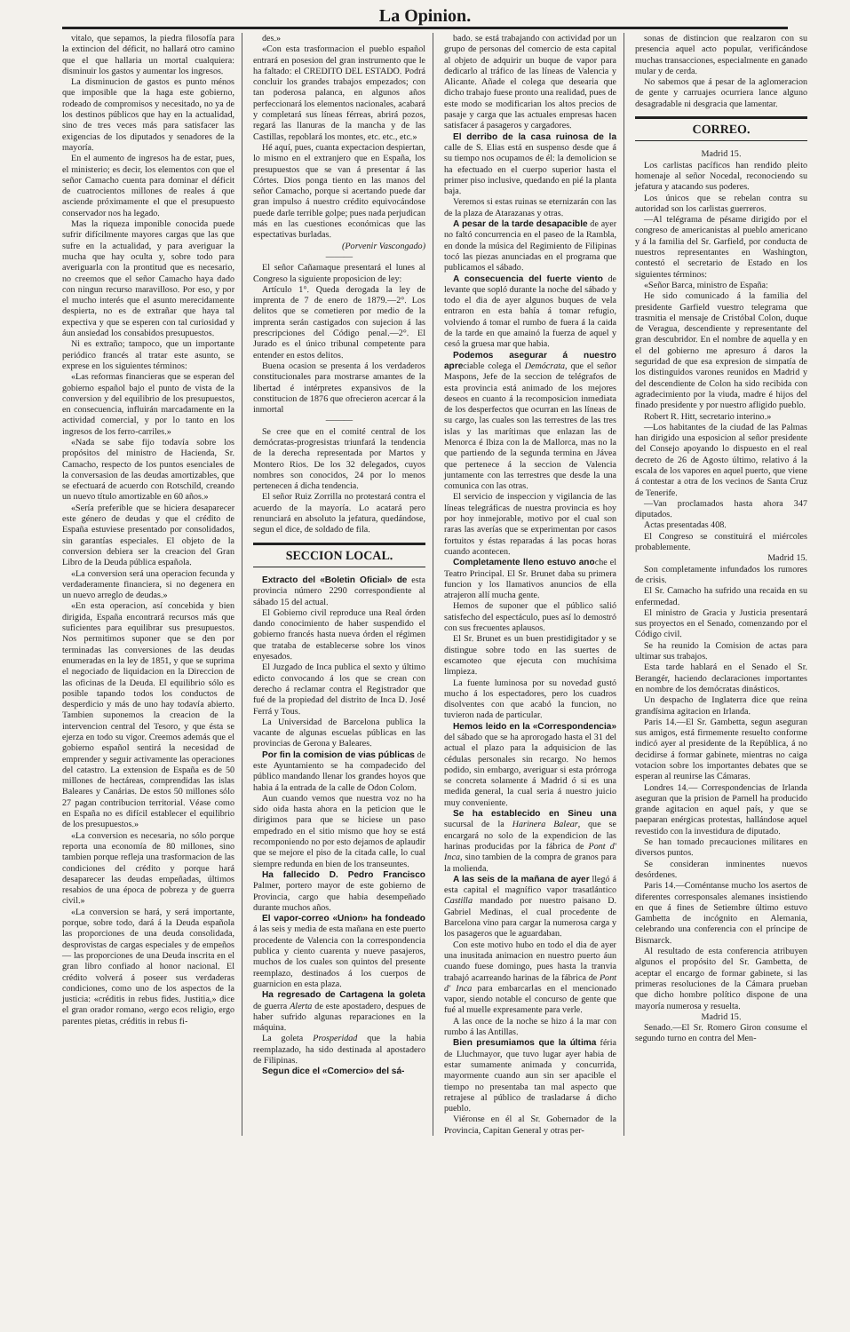La Opinion.
vitalo, que sepamos, la piedra filosofía para la extincion del déficit, no hallará otro camino que el que hallaria un mortal cualquiera: disminuir los gastos y aumentar los ingresos.
La disminucion de gastos es punto ménos que imposible que la haga este gobierno, rodeado de compromisos y necesitado, no ya de los destinos públicos que hay en la actualidad, sino de tres veces más para satisfacer las exigencias de los diputados y senadores de la mayoría.
En el aumento de ingresos ha de estar, pues, el ministerio; es decir, los elementos con que el señor Camacho cuenta para dominar el déficit de cuatrocientos millones de reales á que asciende próximamente el que el presupuesto conservador nos ha legado.
Mas la riqueza imponible conocida puede sufrir difícilmente mayores cargas que las que sufre en la actualidad, y para averiguar la mucha que hay oculta y, sobre todo para averiguarla con la prontitud que es necesario, no creemos que el señor Camacho haya dado con ningun recurso maravilloso. Por eso, y por el mucho interés que el asunto merecidamente despierta, no es de extrañar que haya tal expectiva y que se esperen con tal curiosidad y áun ansiedad los consabidos presupuestos.
Ni es extraño; tampoco, que un importante periódico francés al tratar este asunto, se exprese en los siguientes términos:
«Las reformas financieras que se esperan del gobierno español bajo el punto de vista de la conversion y del equilibrio de los presupuestos, en consecuencia, influirán marcadamente en la actividad comercial, y por lo tanto en los ingresos de los ferro-carriles.»
«Nada se sabe fijo todavía sobre los propósitos del ministro de Hacienda, Sr. Camacho, respecto de los puntos esenciales de la conversasion de las deudas amortizables, que se efectuará de acuerdo con Rotschild, creando un nuevo título amortizable en 60 años.»
«Sería preferible que se hiciera desaparecer este género de deudas y que el crédito de España estuviese presentado por consolidados, sin garantías especiales. El objeto de la conversion debiera ser la creacion del Gran Libro de la Deuda pública española.
«La conversion será una operacion fecunda y verdaderamente financiera, si no degenera en un nuevo arreglo de deudas.»
«En esta operacion, así concebida y bien dirigida, España encontrará recursos más que suficientes para equilibrar sus presupuestos. Nos permitimos suponer que se den por terminadas las conversiones de las deudas enumeradas en la ley de 1851, y que se suprima el negociado de liquidacion en la Direccion de las oficinas de la Deuda. El equilibrio sólo es posible tapando todos los conductos de desperdicio y más de uno hay todavía abierto. Tambien suponemos la creacion de la intervencion central del Tesoro, y que ésta se ejerza en todo su vigor. Creemos además que el gobierno español sentirá la necesidad de emprender y seguir activamente las operaciones del catastro. La extension de España es de 50 millones de hectáreas, comprendidas las islas Baleares y Canárias. De estos 50 millones sólo 27 pagan contribucion territorial. Véase como en España no es difícil establecer el equilibrio de los presupuestos.»
«La conversion es necesaria, no sólo porque reporta una economía de 80 millones, sino tambien porque refleja una trasformacion de las condiciones del crédito y porque hará desaparecer las deudas empeñadas, últimos resabios de una época de pobreza y de guerra civil.»
«La conversion se hará, y será importante, porque, sobre todo, dará á la Deuda española las proporciones de una deuda consolidada, desprovistas de cargas especiales y de empeños — las proporciones de una Deuda inscrita en el gran libro confiado al honor nacional. El crédito volverá á poseer sus verdaderas condiciones, como uno de los aspectos de la justicia: «créditis in rebus fides. Justitia,» dice el gran orador romano, «ergo ecos religio, ergo parentes pietas, créditis in rebus fi-
des.»
«Con esta trasformacion el pueblo español entrará en posesion del gran instrumento que le ha faltado: el CREDITO DEL ESTADO. Podrá concluir los grandes trabajos empezados; con tan poderosa palanca, en algunos años perfeccionará los elementos nacionales, acabará y completará sus líneas férreas, abrirá pozos, regará las llanuras de la mancha y de las Castillas, repoblará los montes, etc. etc., etc.»
Hé aquí, pues, cuanta expectacion despiertan, lo mismo en el extranjero que en España, los presupuestos que se van á presentar á las Córtes. Dios ponga tiento en las manos del señor Camacho, porque si acertando puede dar gran impulso á nuestro crédito equivocándose puede darle terrible golpe; pues nada perjudican más en las cuestiones económicas que las espectativas burladas.
(Porvenir Vascongado)
———
El señor Cañamaque presentará el lunes al Congreso la siguiente proposicion de ley:
Artículo 1°. Queda derogada la ley de imprenta de 7 de enero de 1879.—2°. Los delitos que se cometieren por medio de la imprenta serán castigados con sujecion á las prescripciones del Código penal.—2°. El Jurado es el único tribunal competente para entender en estos delitos.
Buena ocasion se presenta á los verdaderos constitucionales para mostrarse amantes de la libertad é intérpretes expansivos de la constitucion de 1876 que ofrecieron acercar á la inmortal
———
Se cree que en el comité central de los demócratas-progresistas triunfará la tendencia de la derecha representada por Martos y Montero Rios. De los 32 delegados, cuyos nombres son conocidos, 24 por lo menos pertenecen á dicha tendencia.
El señor Ruiz Zorrilla no protestará contra el acuerdo de la mayoría. Lo acatará pero renunciará en absoluto la jefatura, quedándose, segun el dice, de soldado de fila.
SECCION LOCAL.
Extracto del «Boletin Oficial» de esta provincia número 2290 correspondiente al sábado 15 del actual.
El Gobierno civil reproduce una Real órden dando conocimiento de haber suspendido el gobierno francés hasta nueva órden el régimen que trataba de establecerse sobre los vinos enyesados.
El Juzgado de Inca publica el sexto y último edicto convocando á los que se crean con derecho á reclamar contra el Registrador que fué de la propiedad del distrito de Inca D. José Ferrá y Tous.
La Universidad de Barcelona publica la vacante de algunas escuelas públicas en las provincias de Gerona y Baleares.
Por fin la comision de vias públicas de este Ayuntamiento se ha compadecido del público mandando llenar los grandes hoyos que habia á la entrada de la calle de Odon Colom.
Aun cuando vemos que nuestra voz no ha sido oida hasta ahora en la peticion que le dirigimos para que se hiciese un paso empedrado en el sitio mismo que hoy se está recomponiendo no por esto dejamos de aplaudir que se mejore el piso de la citada calle, lo cual siempre redunda en bien de los transeuntes.
Ha fallecido D. Pedro Francisco Palmer, portero mayor de este gobierno de Provincia, cargo que habia desempeñado durante muchos años.
El vapor-correo «Union» ha fondeado á las seis y media de esta mañana en este puerto procedente de Valencia con la correspondencia publica y ciento cuarenta y nueve pasajeros, muchos de los cuales son quintos del presente reemplazo, destinados á los cuerpos de guarnicion en esta plaza.
Ha regresado de Cartagena la goleta de guerra Alerta de este apostadero, despues de haber sufrido algunas reparaciones en la máquina.
La goleta Prosperidad que la habia reemplazado, ha sido destinada al apostadero de Filipinas.
Segun dice el «Comercio» del sá-
bado. se está trabajando con actividad por un grupo de personas del comercio de esta capital al objeto de adquirir un buque de vapor para dedicarlo al tráfico de las líneas de Valencia y Alicante. Añade el colega que desearia que dicho trabajo fuese pronto una realidad, pues de este modo se modificarian los altos precios de pasaje y carga que las actuales empresas hacen satisfacer á pasageros y cargadores.
El derribo de la casa ruinosa de la calle de S. Elias está en suspenso desde que á su tiempo nos ocupamos de él: la demolicion se ha efectuado en el cuerpo superior hasta el primer piso inclusive, quedando en pié la planta baja.
Veremos si estas ruinas se eternizarán con las de la plaza de Atarazanas y otras.
A pesar de la tarde desapacible de ayer no faltó concurrencia en el paseo de la Rambla, en donde la música del Regimiento de Filipinas tocó las piezas anunciadas en el programa que publicamos el sábado.
A consecuencia del fuerte viento de levante que sopló durante la noche del sábado y todo el dia de ayer algunos buques de vela entraron en esta bahía á tomar refugio, volviendo á tomar el rumbo de fuera á la caida de la tarde en que amainó la fuerza de aquel y cesó la gruesa mar que habia.
Podemos asegurar á nuestro apreciable colega el Demócrata, que el señor Maspons, Jefe de la seccion de telégrafos de esta provincia está animado de los mejores deseos en cuanto á la recomposicion inmediata de los desperfectos que ocurran en las líneas de su cargo, las cuales son las terrestres de las tres islas y las marítimas que enlazan las de Menorca é Ibiza con la de Mallorca, mas no la que partiendo de la segunda termina en Jávea que pertenece á la seccion de Valencia juntamente con las terrestres que desde la una comunica con las otras.
El servicio de inspeccion y vigilancia de las líneas telegráficas de nuestra provincia es hoy por hoy inmejorable, motivo por el cual son raras las averías que se experimentan por casos fortuitos y éstas reparadas á las pocas horas cuando acontecen.
Completamente lleno estuvo anoche el Teatro Principal. El Sr. Brunet daba su primera funcion y los llamativos anuncios de ella atrajeron allí mucha gente.
Hemos de suponer que el público salió satisfecho del espectáculo, pues así lo demostró con sus frecuentes aplausos.
El Sr. Brunet es un buen prestidigitador y se distingue sobre todo en las suertes de escamoteo que ejecuta con muchísima limpieza.
La fuente luminosa por su novedad gustó mucho á los espectadores, pero los cuadros disolventes con que acabó la funcion, no tuvieron nada de particular.
Hemos leido en la «Correspondencia» del sábado que se ha aprorogado hasta el 31 del actual el plazo para la adquisicion de las cédulas personales sin recargo. No hemos podido, sin embargo, averiguar si esta prórroga se concreta solamente á Madrid ó si es una medida general, la cual seria á nuestro juicio muy conveniente.
Se ha establecido en Sineu una sucursal de la Harinera Balear, que se encargará no solo de la expendicion de las harinas producidas por la fábrica de Pont d' Inca, sino tambien de la compra de granos para la molienda.
A las seis de la mañana de ayer llegó á esta capital el magnífico vapor trasatlántico Castilla mandado por nuestro paisano D. Gabriel Medinas, el cual procedente de Barcelona vino para cargar la numerosa carga y los pasageros que le aguardaban.
Con este motivo hubo en todo el dia de ayer una inusitada animacion en nuestro puerto áun cuando fuese domingo, pues hasta la tranvia trabajó acarreando harinas de la fábrica de Pont d' Inca para embarcarlas en el mencionado vapor, siendo notable el concurso de gente que fué al muelle expresamente para verle.
A las once de la noche se hizo á la mar con rumbo á las Antillas.
Bien presumiamos que la última féria de Lluchmayor, que tuvo lugar ayer habia de estar sumamente animada y concurrida, mayormente cuando aun sin ser apacible el tiempo no presentaba tan mal aspecto que retrajese al público de trasladarse á dicho pueblo.
Viéronse en él al Sr. Gobernador de la Provincia, Capitan General y otras per-
sonas de distincion que realzaron con su presencia aquel acto popular, verificándose muchas transacciones, especialmente en ganado mular y de cerda.
No sabemos que á pesar de la aglomeracion de gente y carruajes ocurriera lance alguno desagradable ni desgracia que lamentar.
CORREO.
Madrid 15.
Los carlistas pacíficos han rendido pleito homenaje al señor Nocedal, reconociendo su jefatura y atacando sus poderes.
Los únicos que se rebelan contra su autoridad son los carlistas guerreros.
—Al telégrama de pésame dirigido por el congreso de americanistas al pueblo americano y á la familia del Sr. Garfield, por conducta de nuestros representantes en Washington, contestó el secretario de Estado en los siguientes términos:
«Señor Barca, ministro de España:
He sido comunicado á la familia del presidente Garfield vuestro telegrama que trasmitia el mensaje de Cristóbal Colon, duque de Veragua, descendiente y representante del gran descubridor. En el nombre de aquella y en el del gobierno me apresuro á daros la seguridad de que esa expresion de simpatía de los distinguidos varones reunidos en Madrid y del descendiente de Colon ha sido recibida con agradecimiento por la viuda, madre é hijos del finado presidente y por nuestro afligido pueblo.
Robert R. Hitt, secretario interino.»
—Los habitantes de la ciudad de las Palmas han dirigido una esposicion al señor presidente del Consejo apoyando lo dispuesto en el real decreto de 26 de Agosto último, relativo á la escala de los vapores en aquel puerto, que viene á contestar a otra de los vecinos de Santa Cruz de Tenerife.
—Van proclamados hasta ahora 347 diputados.
Actas presentadas 408.
El Congreso se constituirá el miércoles probablemente.
Madrid 15.
Son completamente infundados los rumores de crisis.
El Sr. Camacho ha sufrido una recaida en su enfermedad.
El ministro de Gracia y Justicia presentará sus proyectos en el Senado, comenzando por el Código civil.
Se ha reunido la Comision de actas para ultimar sus trabajos.
Esta tarde hablará en el Senado el Sr. Berangér, haciendo declaraciones importantes en nombre de los demócratas dinásticos.
Un despacho de Inglaterra dice que reina grandísima agitacion en Irlanda.
Paris 14.—El Sr. Gambetta, segun aseguran sus amigos, está firmemente resuelto conforme indicó ayer al presidente de la República, á no decidirse á formar gabinete, mientras no caiga votacion sobre los importantes debates que se esperan al reunirse las Cámaras.
Londres 14.— Correspondencias de Irlanda aseguran que la prision de Parnell ha producido grande agitacion en aquel país, y que se paeparan enérgicas protestas, hallándose aquel revestido con la investidura de diputado.
Se han tomado precauciones militares en diversos puntos.
Se consideran inminentes nuevos desórdenes.
Paris 14.—Coméntanse mucho los asertos de diferentes corresponsales alemanes insistiendo en que á fines de Setiembre último estuvo Gambetta de incógnito en Alemania, celebrando una conferencia con el príncipe de Bismarck.
Al resultado de esta conferencia atribuyen algunos el propósito del Sr. Gambetta, de aceptar el encargo de formar gabinete, si las primeras resoluciones de la Cámara prueban que dicho hombre político dispone de una mayoría numerosa y resuelta.
Madrid 15.
Senado.—El Sr. Romero Giron consume el segundo turno en contra del Men-